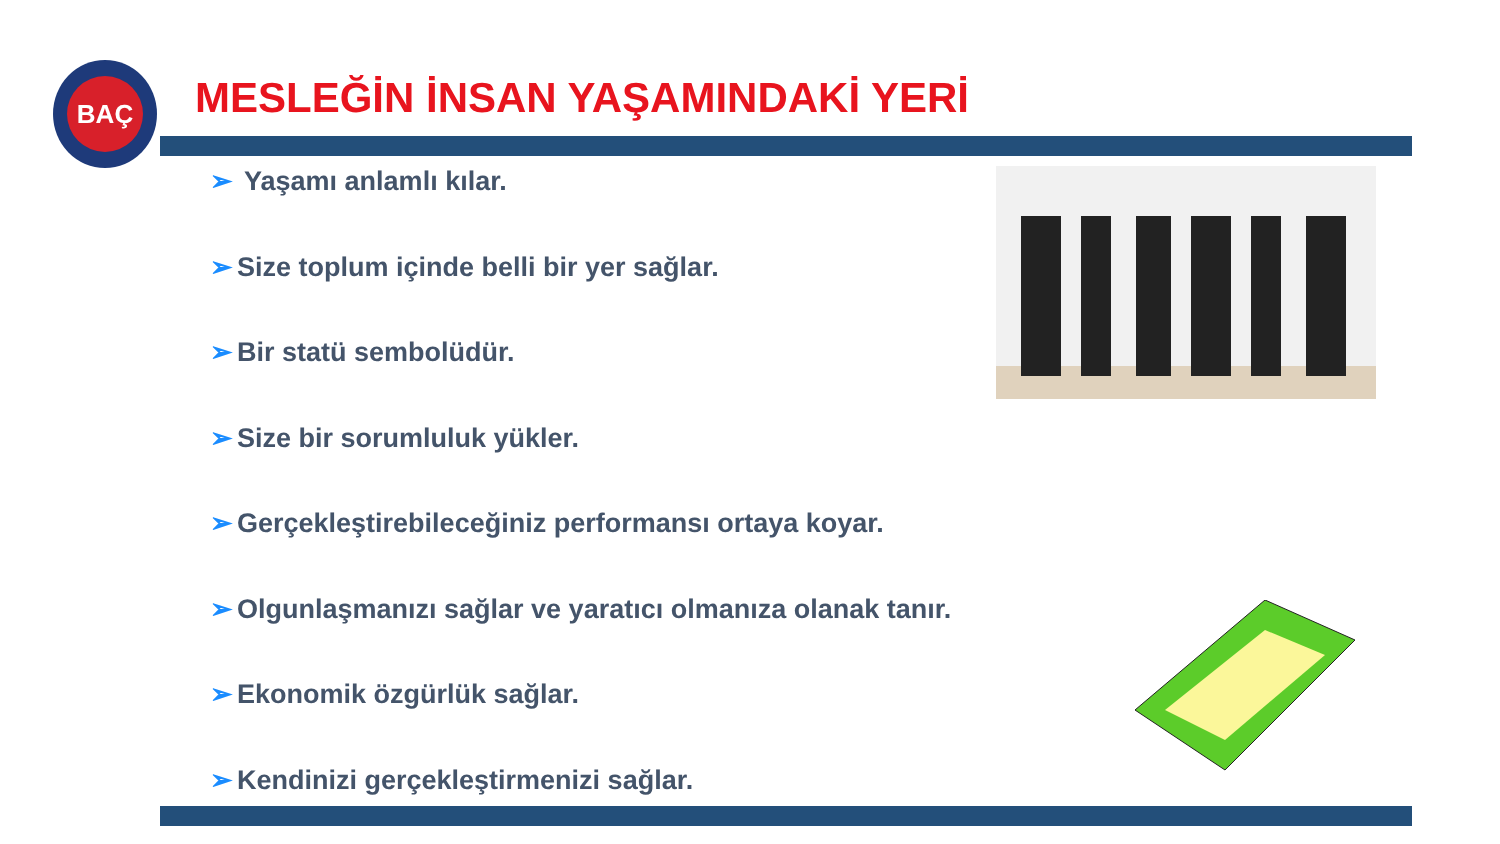BAÇ
MESLEĞİN İNSAN YAŞAMINDAKİ YERİ
➢ Yaşamı anlamlı kılar.
➢ Size toplum içinde belli bir yer sağlar.
➢ Bir statü sembolüdür.
➢ Size bir sorumluluk yükler.
➢ Gerçekleştirebileceğiniz performansı ortaya koyar.
➢ Olgunlaşmanızı sağlar ve yaratıcı olmanıza olanak tanır.
➢ Ekonomik özgürlük sağlar.
➢ Kendinizi gerçekleştirmenizi sağlar.